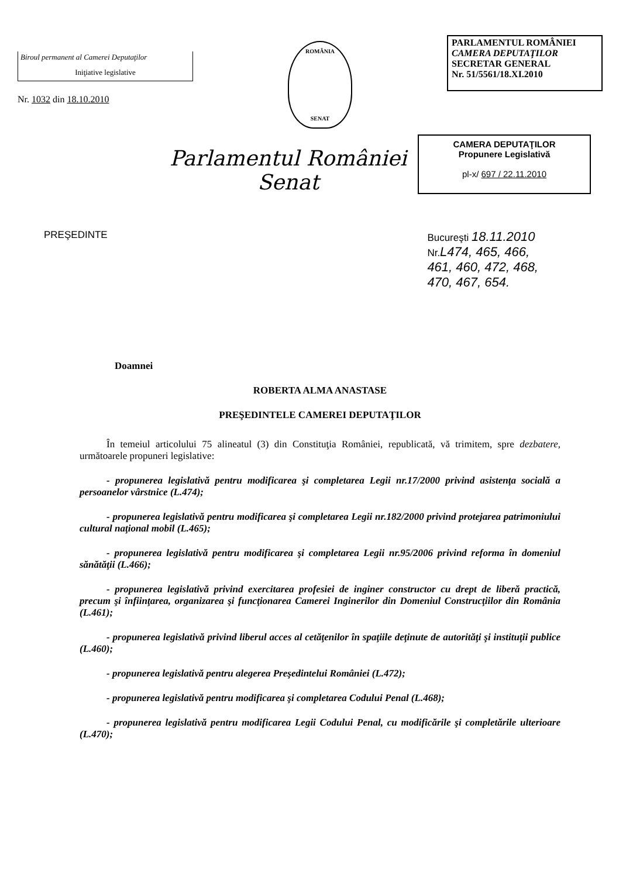Biroul permanent al Camerei Deputaţilor
Iniţiative legislative
Nr. 1032 din 18.10.2010
ROMÂNIA
SENAT
PARLAMENTUL ROMÂNIEI
CAMERA DEPUTAŢILOR
SECRETAR GENERAL
Nr. 51/5561/18.XI.2010
Parlamentul României
Senat
CAMERA DEPUTAŢILOR
Propunere Legislativă
pl-x/ 697 / 22.11.2010
PREŞEDINTE Bucureşti 18.11.2010
Nr.L474, 465, 466,
461, 460, 472, 468,
470, 467, 654.
Doamnei
ROBERTA ALMA ANASTASE
PREŞEDINTELE CAMEREI DEPUTAŢILOR
În temeiul articolului 75 alineatul (3) din Constituţia României, republicată, vă trimitem, spre dezbatere, următoarele propuneri legislative:
- propunerea legislativă pentru modificarea şi completarea Legii nr.17/2000 privind asistenţa socială a persoanelor vârstnice (L.474);
- propunerea legislativă pentru modificarea şi completarea Legii nr.182/2000 privind protejarea patrimoniului cultural naţional mobil (L.465);
- propunerea legislativă pentru modificarea şi completarea Legii nr.95/2006 privind reforma în domeniul sănătăţii (L.466);
- propunerea legislativă privind exercitarea profesiei de inginer constructor cu drept de liberă practică, precum şi înfiinţarea, organizarea şi funcţionarea Camerei Inginerilor din Domeniul Construcţiilor din România (L.461);
- propunerea legislativă privind liberul acces al cetăţenilor în spaţiile deţinute de autorităţi şi instituţii publice (L.460);
- propunerea legislativă pentru alegerea Preşedintelui României (L.472);
- propunerea legislativă pentru modificarea şi completarea Codului Penal (L.468);
- propunerea legislativă pentru modificarea Legii Codului Penal, cu modificările şi completările ulterioare (L.470);